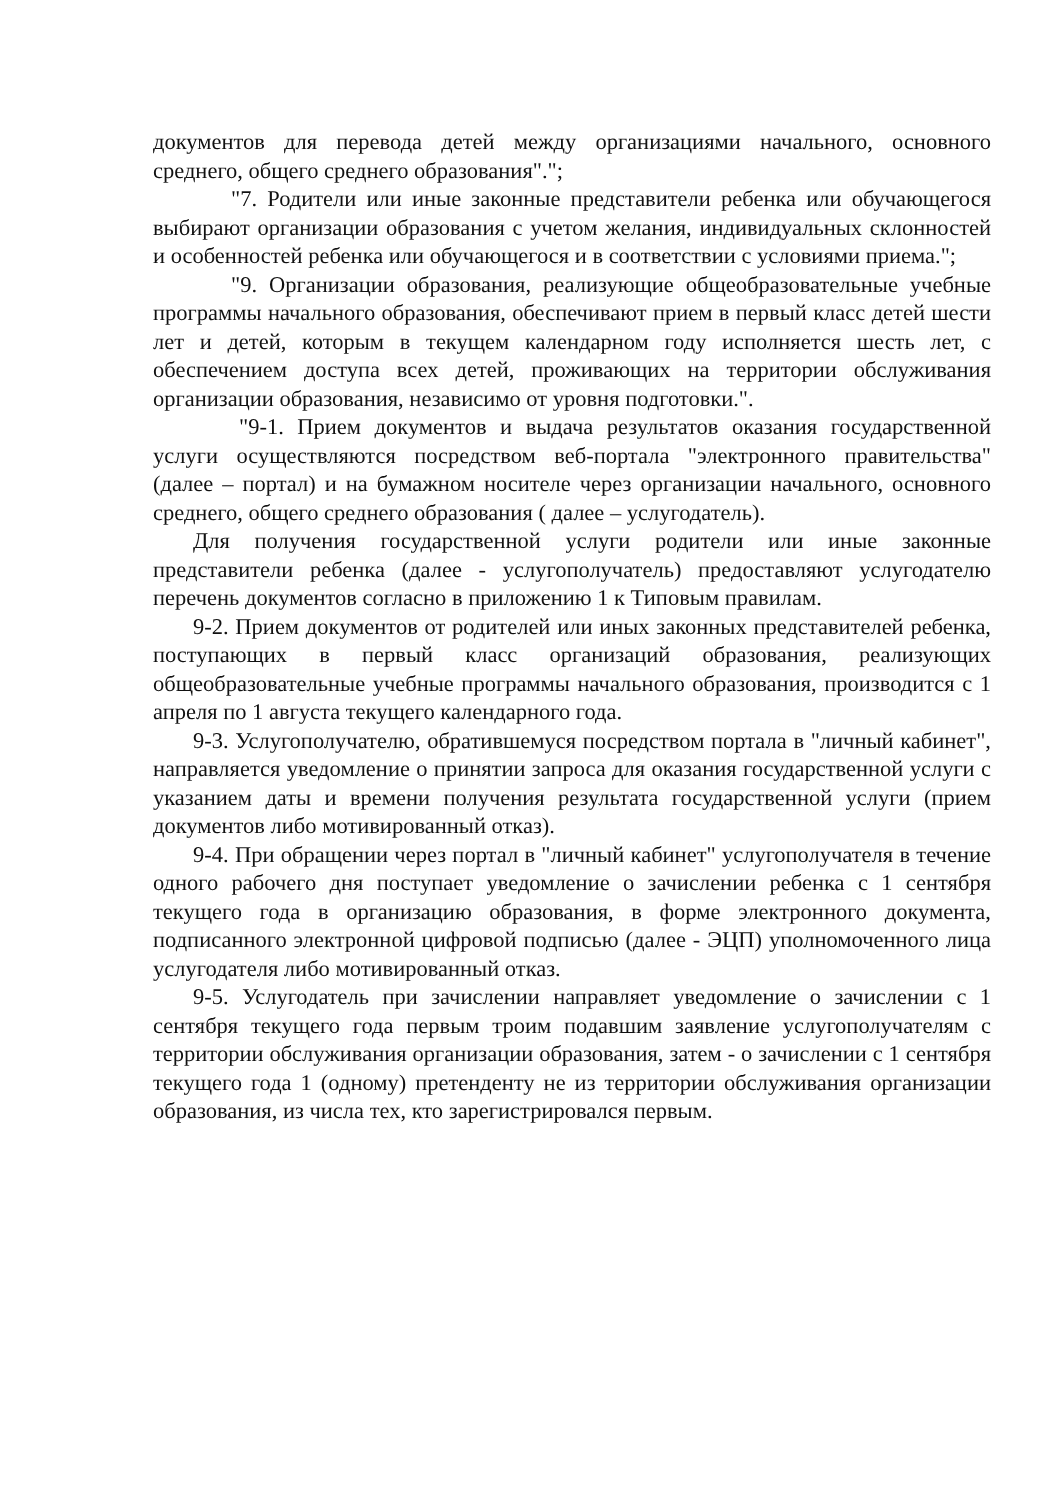документов для перевода детей между организациями начального, основного среднего, общего среднего образования".";
"7. Родители или иные законные представители ребенка или обучающегося выбирают организации образования с учетом желания, индивидуальных склонностей и особенностей ребенка или обучающегося и в соответствии с условиями приема.";
"9. Организации образования, реализующие общеобразовательные учебные программы начального образования, обеспечивают прием в первый класс детей шести лет и детей, которым в текущем календарном году исполняется шесть лет, с обеспечением доступа всех детей, проживающих на территории обслуживания организации образования, независимо от уровня подготовки.".
"9-1. Прием документов и выдача результатов оказания государственной услуги осуществляются посредством веб-портала "электронного правительства" (далее – портал) и на бумажном носителе через организации начального, основного среднего, общего среднего образования ( далее – услугодатель).
Для получения государственной услуги родители или иные законные представители ребенка (далее - услугополучатель) предоставляют услугодателю перечень документов согласно в приложению 1 к Типовым правилам.
9-2. Прием документов от родителей или иных законных представителей ребенка, поступающих в первый класс организаций образования, реализующих общеобразовательные учебные программы начального образования, производится с 1 апреля по 1 августа текущего календарного года.
9-3. Услугополучателю, обратившемуся посредством портала в "личный кабинет", направляется уведомление о принятии запроса для оказания государственной услуги с указанием даты и времени получения результата государственной услуги (прием документов либо мотивированный отказ).
9-4. При обращении через портал в "личный кабинет" услугополучателя в течение одного рабочего дня поступает уведомление о зачислении ребенка с 1 сентября текущего года в организацию образования, в форме электронного документа, подписанного электронной цифровой подписью (далее - ЭЦП) уполномоченного лица услугодателя либо мотивированный отказ.
9-5. Услугодатель при зачислении направляет уведомление о зачислении с 1 сентября текущего года первым троим подавшим заявление услугополучателям с территории обслуживания организации образования, затем - о зачислении с 1 сентября текущего года 1 (одному) претенденту не из территории обслуживания организации образования, из числа тех, кто зарегистрировался первым.